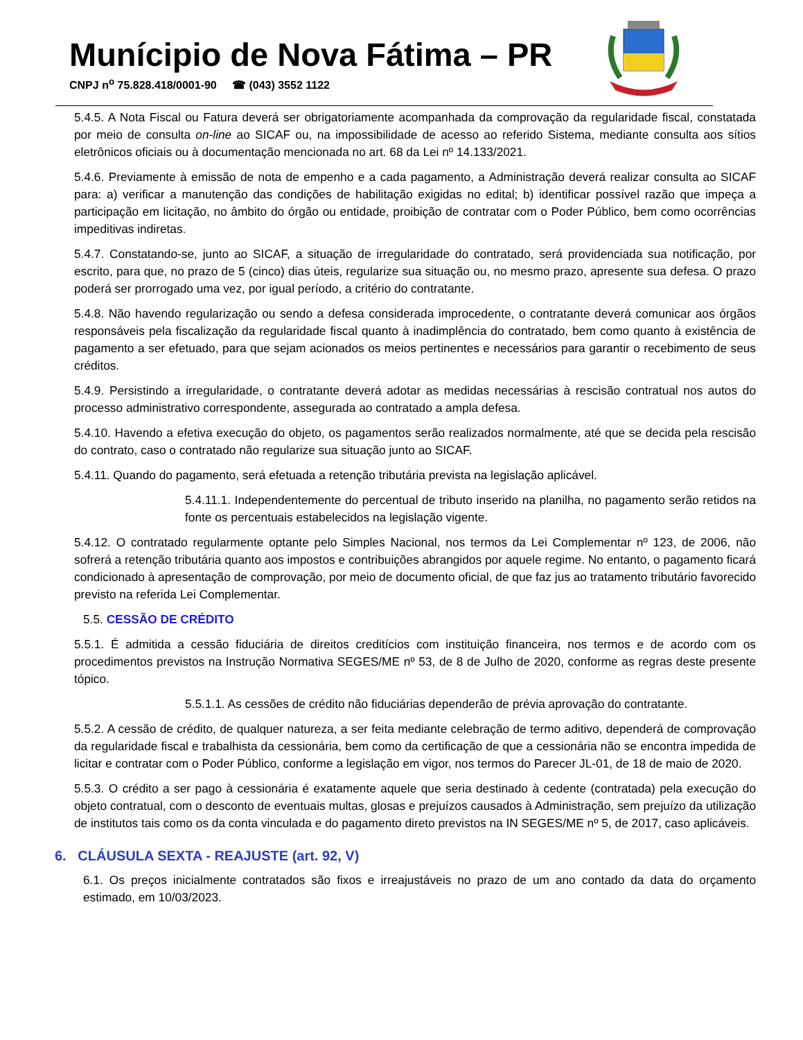Munícipio de Nova Fátima – PR
CNPJ n<sup>o</sup> 75.828.418/0001-90 ☎ (043) 3552 1122
5.4.5. A Nota Fiscal ou Fatura deverá ser obrigatoriamente acompanhada da comprovação da regularidade fiscal, constatada por meio de consulta on-line ao SICAF ou, na impossibilidade de acesso ao referido Sistema, mediante consulta aos sítios eletrônicos oficiais ou à documentação mencionada no art. 68 da Lei nº 14.133/2021.
5.4.6. Previamente à emissão de nota de empenho e a cada pagamento, a Administração deverá realizar consulta ao SICAF para: a) verificar a manutenção das condições de habilitação exigidas no edital; b) identificar possível razão que impeça a participação em licitação, no âmbito do órgão ou entidade, proibição de contratar com o Poder Público, bem como ocorrências impeditivas indiretas.
5.4.7. Constatando-se, junto ao SICAF, a situação de irregularidade do contratado, será providenciada sua notificação, por escrito, para que, no prazo de 5 (cinco) dias úteis, regularize sua situação ou, no mesmo prazo, apresente sua defesa. O prazo poderá ser prorrogado uma vez, por igual período, a critério do contratante.
5.4.8. Não havendo regularização ou sendo a defesa considerada improcedente, o contratante deverá comunicar aos órgãos responsáveis pela fiscalização da regularidade fiscal quanto à inadimplência do contratado, bem como quanto à existência de pagamento a ser efetuado, para que sejam acionados os meios pertinentes e necessários para garantir o recebimento de seus créditos.
5.4.9. Persistindo a irregularidade, o contratante deverá adotar as medidas necessárias à rescisão contratual nos autos do processo administrativo correspondente, assegurada ao contratado a ampla defesa.
5.4.10. Havendo a efetiva execução do objeto, os pagamentos serão realizados normalmente, até que se decida pela rescisão do contrato, caso o contratado não regularize sua situação junto ao SICAF.
5.4.11. Quando do pagamento, será efetuada a retenção tributária prevista na legislação aplicável.
5.4.11.1. Independentemente do percentual de tributo inserido na planilha, no pagamento serão retidos na fonte os percentuais estabelecidos na legislação vigente.
5.4.12. O contratado regularmente optante pelo Simples Nacional, nos termos da Lei Complementar nº 123, de 2006, não sofrerá a retenção tributária quanto aos impostos e contribuições abrangidos por aquele regime. No entanto, o pagamento ficará condicionado à apresentação de comprovação, por meio de documento oficial, de que faz jus ao tratamento tributário favorecido previsto na referida Lei Complementar.
5.5. CESSÃO DE CRÉDITO
5.5.1. É admitida a cessão fiduciária de direitos creditícios com instituição financeira, nos termos e de acordo com os procedimentos previstos na Instrução Normativa SEGES/ME nº 53, de 8 de Julho de 2020, conforme as regras deste presente tópico.
5.5.1.1. As cessões de crédito não fiduciárias dependerão de prévia aprovação do contratante.
5.5.2. A cessão de crédito, de qualquer natureza, a ser feita mediante celebração de termo aditivo, dependerá de comprovação da regularidade fiscal e trabalhista da cessionária, bem como da certificação de que a cessionária não se encontra impedida de licitar e contratar com o Poder Público, conforme a legislação em vigor, nos termos do Parecer JL-01, de 18 de maio de 2020.
5.5.3. O crédito a ser pago à cessionária é exatamente aquele que seria destinado à cedente (contratada) pela execução do objeto contratual, com o desconto de eventuais multas, glosas e prejuízos causados à Administração, sem prejuízo da utilização de institutos tais como os da conta vinculada e do pagamento direto previstos na IN SEGES/ME nº 5, de 2017, caso aplicáveis.
6. CLÁUSULA SEXTA - REAJUSTE (art. 92, V)
6.1. Os preços inicialmente contratados são fixos e irreajustáveis no prazo de um ano contado da data do orçamento estimado, em 10/03/2023.